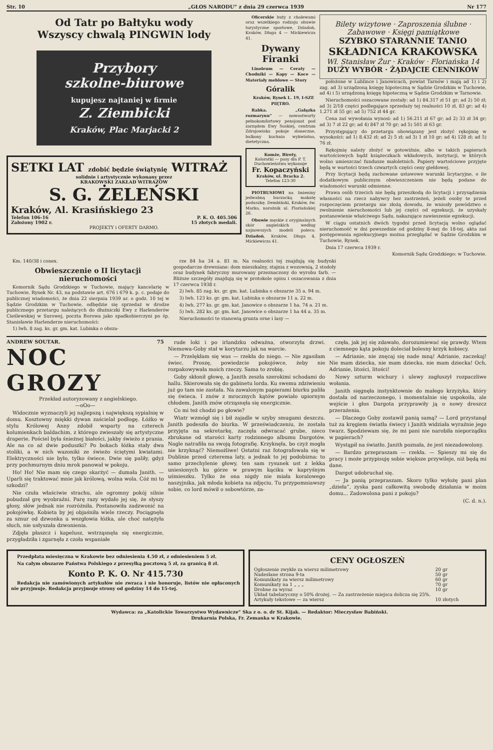Str. 10 „GŁOS NARODU“ z dnia 29 czerwca 1939 Nr 177
Od Tatr po Bałtyku wody
Wszyscy chwalą PINGWIN lody
Przybory
szkolne-biurowe
kupujesz najtaniej w firmie
Z. Ziembicki
Kraków, Plac Marjacki 2
SETKI LAT zdobić będzie świątynię WITRAŻ
solidnie i artystycznie wykonany przez
KRAKOWSKI ZAKŁAD WITRAŻÓW
S. G. ŻELEŃSKI
Kraków, Al. Krasińskiego 23
Telefon 106-16 P. K. O. 405.506
Założony 1902 r. 15 złotych medali.
PROJEKTY i OFERTY DARMO.
Oficerskie buty z cholewami oraz wszelkiego rodzaju obuwie turystyczne sportowe, Dziadoń, Kraków, Długa 4 — Mickiewicza 41.
Dywany Firanki
Linoleum — Ceraty — Chodniki — Kapy — Koce — Materiały meblowe — Story
Góralik
Kraków, Rynek L. 19, I-SZE PIĘTRO.
Rabka. „Gałązka rozmarynu“ — nowootwarty pełnokomfortowy pensjonat pod zarządem Ewy Suskiej, centrum Zdrojowiska pokoje słoneczne, balkony kuchnia wykwintna, dietetyczna.
Komże, Birety,
Koloratki — pasy dla P. T. Duchowieństwa wykonuje
Fr. Kopaczyński
Kraków, ul. Bracka 2.
Telefon 123-30
PIOTRUSIOWI na Imieniny jedwabną buczacką makatę poduszkę. Dembiński, Kraków, św. Marka, narożnik ul. Floriańskiej 26.
Obuwie męskie z oryginalnych skór angielskich według najnowszych modeli poleca: Dziadoń, Kraków, Długa 4, Mickiewicza 41.
Bilety wizytowe · Zaproszenia ślubne · Zabawowe · Księgi pamiątkowe
SZYBKO STARANNIE TANIO
SKŁADNICA KRAKOWSKA
Wł. Stanisław Żur · Kraków · Floriańska 14
DUŻY WYBÓR · ŻĄDAJCIE CENNIKÓW
położone w Lublince i Janowicach, powiat Tarnów i mają ad 1) i 2) zag. ad 3) urządzoną księgę hipoteczną w Sądzie Grodzkim w Tuchowie, ad 4) i 5) urządzoną księgę hipoteczną w Sądzie Grodzkim w Tarnowie.
Nieruchomości oszacowane zostały: ad 1) 84.317 zł 51 gr; ad 2) 50 zł; ad 3) 2/18 części podlegające sprzedaży tej realności 10 zł, 83 gr; ad 4) 1.271 zł 55 gr; ad 5) 752 zł 44 gr.
Cena zaś wywołania wynosi: ad 1) 56.211 zł 67 gr; ad 2) 33 zł 34 gr; ad 3) 7 zł 22 gr; ad 4) 847 zł 70 gr; ad 5) 501 zł 63 gr.
Przystępujący do przetargu obowiązany jest złożyć rękojmię w wysokości: ad 1) 8.432 zł; ad 2) 5 zł; ad 3) 1 zł 10 gr; ad 4) 128 zł; ad 5) 76 zł.
Rękojmię należy złożyć w gotowiźnie, albo w takich papierach wartościowych bądź książeczkach wkładowych, instytucji, w których wolno umieszczać fundusze małoletnich. Papiery wartościowe przyjęte będą w wartości trzech czwartych części ceny giełdowej.
Przy licytacji będą zachowane ustawowe warunki licytacyjne, o ile dodatkowym publicznym obwieszczeniem nie będą podane do wiadomości warunki odmienne.
Prawa osób trzecich nie będą przeszkodą do licytacji i przysądzenia własności na rzecz nabywcy bez zastrzeżeń, jeżeli osoby te przed rozpoczęciem przetargu nie złożą dowodu, że wniosły powództwo o zwolnienie nieruchomości lub jej części od egzekucji, że uzyskały postanowienie właściwego Sądu, nakazujące zawieszenie egzekucji.
W ciągu ostatnich dwóch tygodni przed licytacją wolno oglądać nieruchomość w dni powszednie od godziny 8-mej do 18-tej, akta zaś postępowania egzekucyjnego można przeglądać w Sądzie Grodzkim w Tuchowie, Rynek.
Dnia 17 czerwca 1939 r.
Komornik Sądu Grodzkiego: w Tuchowie.
Km. 140/38 i conex.
Obwieszczenie o II licytacji nieruchomości
Komornik Sądu Grodzkiego w Tuchowie, mający kancelarię w Tuchowie, Rynek Nr. 43, na podstawie art. 676 i 679 k. p. c. podaje do publicznej wiadomości, że dnia 22 sierpnia 1939 ar. o godz. 10 tej w Sądzie Grodzkim w Tuchowie, odbędzie się sprzedaż w drodze publicznego przetargu należących do dłużniczki Ewy z Harlenderów Cieślewskiej w Surowej, poczta Borowa jako spadkobierczyni po śp. Stanisławie Harlenderze nieruchomości:
1) lwh. 8 zag. ks. gr. gm. kat. Lubinka o obsza-
rze 84 ha 34 a. 81 m. Na realności tej znajdują się budynki gospodarcze drewniane: dom mieszkalny, stajnia z wozownią, 2 stodoły oraz budynek fabryczny murowany przeznaczony do wyrobu farb. — Bliższe szczegóły znajdują się w protokole opisu i oszacowania z dnia 17 czerwca 1938 r.
2) lwh. 85 zag. ks. gr. gm. kat. Lubinka o obszarze 35 a. 94 m.
3) lwh. 123 ks. gr. gm. kat. Lubinka o obszarze 11 a. 22 m.
4) lwh. 277 ks. gr. gm. kat. Janowice o obszarze 1 ha. 74 a. 21 m.
5) lwh. 282 ks. gr. gm. kat. Janowice o obszarze 1 ha 44 a. 35 m.
Nieruchomości te stanowią grunta orne i lasy —
ANDREW SOUTAR. 75
NOC GROZY
Przekład autoryzowany z angielskiego.
—oOo—
Widocznie wyznaczyli jej najlepszą i największą sypialnię w domu. Kosztowny miękki dywan zaścielał podłogę. Łóżko w stylu Królowej Anny zdobił wsparty na czterech kolumienkach baldachim, z którego zwieszały się artystyczne draperie. Pościel była śnieżnej białości, jakby świeżo z prania. Ale na co aż dwie poduszki? Po bokach łóżka stały dwa stoliki, a w nich wazoniki ze świeżo ściętymi kwiatami. Elektryczności nie było, tylko świece. Dwie się paliły, gdyż przy pochmurnym dniu mrok panował w pokoju.
Ho! Ho! Nie mam się czego skarżyć — dumała Janith. — Uparli się traktować mnie jak królową, wolna wola. Cóż mi to szkodzi?
Nie czuła właściwie strachu, ale ogromny pokój silnie pobudzał grę wyobraźni. Parę razy wydało jej się, że słyszy głosy, słów jednak nie rozróżniła. Postanowiła zadzwonić na pokojówkę. Kobieta by jej objaśniła wiele rzeczy. Pociągnęła za sznur od dzwonka u wezgłowia łóżka, ale choć natężyła słuch, nie usłyszała dzwonienia.
Zdjęła płaszcz i kapelusz, wstrząsnęła się energicznie, przygładziła i zgarnęła z czoła wspaniałe
rude loki i po irlandzku odważna, otworzyła drzwi. Niemowa-Goby stał w korytarzu jak na warcie.
— Przelękłam się was — rzekła do niego. — Nie zgasiłam świec. Proszę, powiedzcie pokojówce, żeby nie rozpakowywała moich rzeczy. Sama to zrobię.
Goby skłonił głowę, a Janith zeszła szerokimi schodami do hallu. Skierowała się do gabinetu lorda. Ku swemu zdziwieniu już go tam nie zastała. Na zawalonym papierami biurku paliła się świeca. I znów z mrocznych kątów powiało upiornym chłodem. Janith znów otrząsnęła się energicznie.
Co mi też chodzi po głowie?
Wiatr wzmógł się i bił zajadle w szyby smugami deszczu. Janith podeszła do biurka. W przeświadczeniu, że została przyjęta na sekretarkę, zaczęła odwracać grube, nieco zbrukane od starości karty rodzinnego albumu Dargotów. Nagle natrafiła na swoją fotografię. Krzyknęła, bo czyż mogła nie krzyknąć? Niemożliwe! Ostatni raz fotografowała się w Dublinie przed czterema laty, a jednak to jej podobizna: to samo przechylenie głowy, ten sam rysunek ust z lekka uniesionych ku górze w prawym kąciku w kapryśnym uśmieszku. Tylko że ona nigdy nie miała koralowego naszyjnika, jak młoda kobieta na zdjęciu. Tu przypomniawszy sobie, co lord mówił o sobowtórze, za-
częła, jak jej się zdawało, dorozumiewać się prawdy. Wtem z ciemnego kąta pokoju doleciał bolesny krzyk kobiecy.
— Adrianie, nie znęcaj się nade mną! Adrianie, zaczekaj! Nie mam dziecka, nie mam dziecka, nie mam dziecka! Och, Adrianie, litości, litości!
Nowy szturm wichury i ulewy zagłuszył rozpaczliwe wołania.
Janith sięgnęła instynktownie do małego krzyżyka, który dostała od narzeczonego, i momentalnie się uspokoiła, ale wejście i głos Dargota przyprawiły ją o nowy dreszcz przerażenia.
— Dlaczego Goby zostawił panią samą? — Lord przystanął tuż za kręgiem światła świecy i Janith widziała wyraźnie jego twarz. Spodziewam się, że mi pani nie narobiła nieporządku w papierach?
Wystąpił na światło. Janith poznała, że jest niezadowolony.
— Bardzo przepraszam — rzekła. — Spieszy mi się do pracy i może przypisuję sobie większe przywileje, niż będą mi dane.
Dargot udobruchał się.
— Ja panią przepraszam. Skoro tylko wyłożę pani plan „dzieła“, zyska pani całkowitą swobodę działania w moim domu... Zadowolona pani z pokoju?
(C. d. n.).
Przedpłata miesięczna w Krakowie bez odniesienia 4.50 zł, z odniesieniem 5 zł.
Na całym obszarze Państwa Polskiego z przesyłką pocztową 5 zł, za granicą 8 zł.
Konto P. K. O. Nr 415.730
Redakcja nie zamówionych artykułów nie zwraca i nie honoruje, listów nie opłaconych nie przyjmuje. Redakcja przyjmuje strony od godziny 14 do 15-tej.
CENY OGŁOSZEŃ
| Ogłoszenie zwykłe za wiersz milimetrowy | 20 gr |
| Nadesłane strona 9-ta | 50 gr |
| Komunikaty za wiersz milimetrowy | 60 gr |
| Komunikaty na 1 „ „ „ | 70 gr |
| Drobne za wyraz | 10 gr |
| Układ tabelaryczny o 50% drożej. — Za zastrzeżenie miejsca dolicza się 25%. | |
| Artykuły tekstowe — za wiersz | 10 złotych |
Wydawca: za „Katolickie Towarzystwo Wydawnicze“ Ska z o. o. dr St. Kijak. — Redaktor: Mieczysław Babiński.
Drukarnia Polska, Fr. Zemanka w Krakowie.